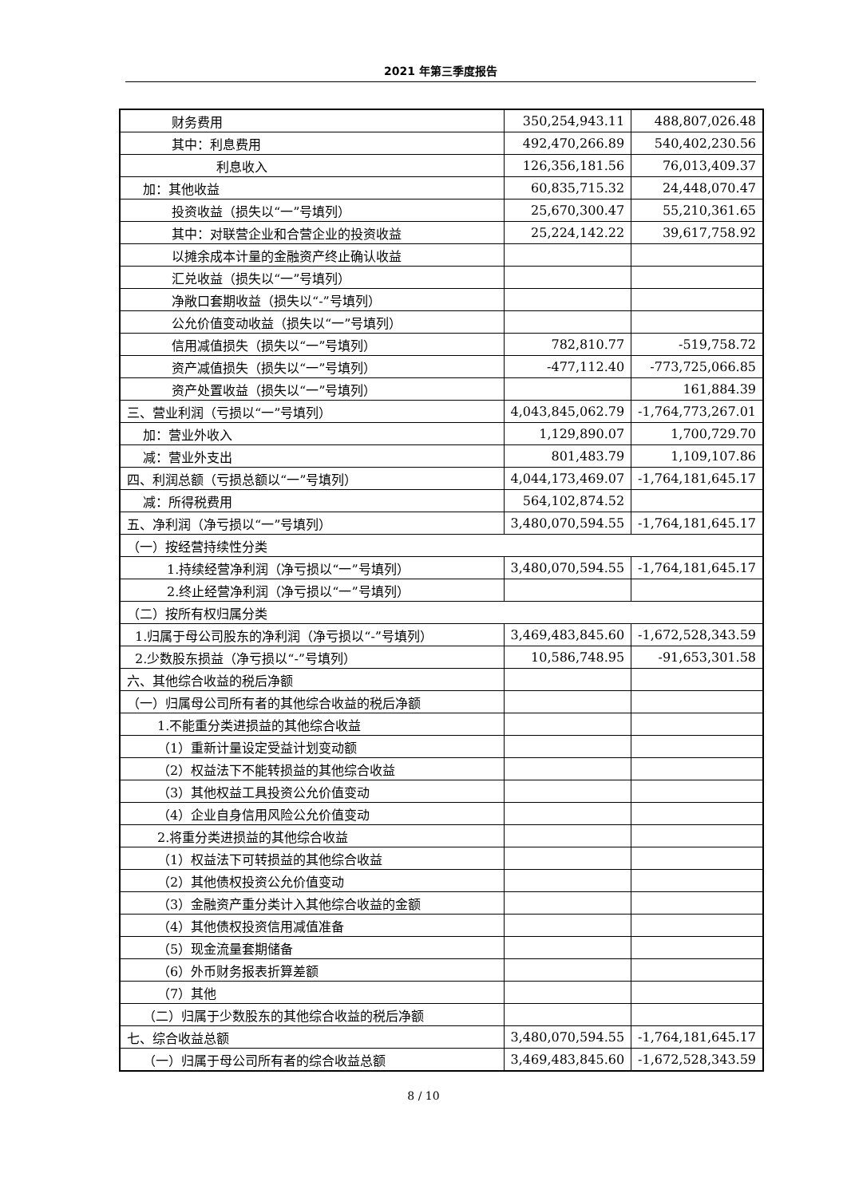2021 年第三季度报告
| 财务费用 | 350,254,943.11 | 488,807,026.48 |
| 其中：利息费用 | 492,470,266.89 | 540,402,230.56 |
| 利息收入 | 126,356,181.56 | 76,013,409.37 |
| 加：其他收益 | 60,835,715.32 | 24,448,070.47 |
| 投资收益（损失以“一”号填列） | 25,670,300.47 | 55,210,361.65 |
| 其中：对联营企业和合营企业的投资收益 | 25,224,142.22 | 39,617,758.92 |
| 以摊余成本计量的金融资产终止确认收益 | | |
| 汇兑收益（损失以“一”号填列） | | |
| 净敞口套期收益（损失以“-”号填列） | | |
| 公允价值变动收益（损失以“一”号填列） | | |
| 信用减值损失（损失以“一”号填列） | 782,810.77 | -519,758.72 |
| 资产减值损失（损失以“一”号填列） | -477,112.40 | -773,725,066.85 |
| 资产处置收益（损失以“一”号填列） | | 161,884.39 |
| 三、营业利润（亏损以“一”号填列） | 4,043,845,062.79 | -1,764,773,267.01 |
| 加：营业外收入 | 1,129,890.07 | 1,700,729.70 |
| 减：营业外支出 | 801,483.79 | 1,109,107.86 |
| 四、利润总额（亏损总额以“一”号填列） | 4,044,173,469.07 | -1,764,181,645.17 |
| 减：所得税费用 | 564,102,874.52 | |
| 五、净利润（净亏损以“一”号填列） | 3,480,070,594.55 | -1,764,181,645.17 |
| （一）按经营持续性分类 | | |
| 1.持续经营净利润（净亏损以“一”号填列） | 3,480,070,594.55 | -1,764,181,645.17 |
| 2.终止经营净利润（净亏损以“一”号填列） | | |
| （二）按所有权归属分类 | | |
| 1.归属于母公司股东的净利润（净亏损以“-”号填列） | 3,469,483,845.60 | -1,672,528,343.59 |
| 2.少数股东损益（净亏损以“-”号填列） | 10,586,748.95 | -91,653,301.58 |
| 六、其他综合收益的税后净额 | | |
| （一）归属母公司所有者的其他综合收益的税后净额 | | |
| 1.不能重分类进损益的其他综合收益 | | |
| （1）重新计量设定受益计划变动额 | | |
| （2）权益法下不能转损益的其他综合收益 | | |
| （3）其他权益工具投资公允价值变动 | | |
| （4）企业自身信用风险公允价值变动 | | |
| 2.将重分类进损益的其他综合收益 | | |
| （1）权益法下可转损益的其他综合收益 | | |
| （2）其他债权投资公允价值变动 | | |
| （3）金融资产重分类计入其他综合收益的金额 | | |
| （4）其他债权投资信用减值准备 | | |
| （5）现金流量套期储备 | | |
| （6）外币财务报表折算差额 | | |
| （7）其他 | | |
| （二）归属于少数股东的其他综合收益的税后净额 | | |
| 七、综合收益总额 | 3,480,070,594.55 | -1,764,181,645.17 |
| （一）归属于母公司所有者的综合收益总额 | 3,469,483,845.60 | -1,672,528,343.59 |
8 / 10